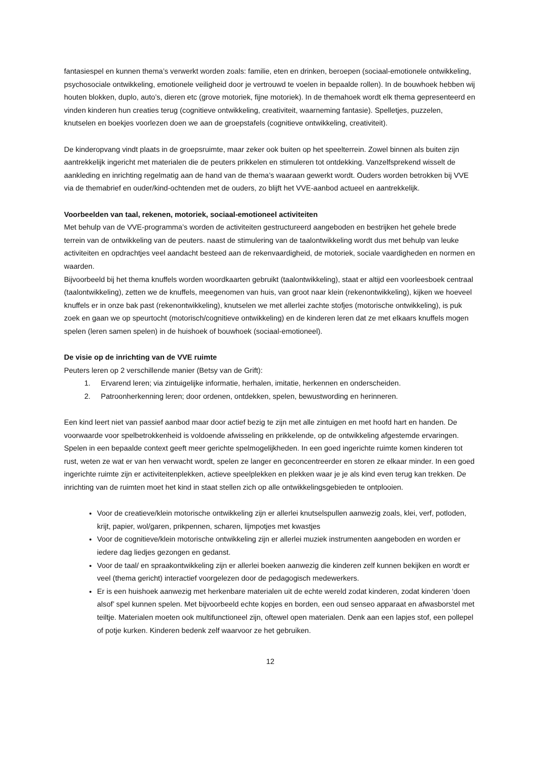fantasiespel en kunnen thema’s verwerkt worden zoals: familie, eten en drinken, beroepen (sociaal-emotionele ontwikkeling, psychosociale ontwikkeling, emotionele veiligheid door je vertrouwd te voelen in bepaalde rollen). In de bouwhoek hebben wij houten blokken, duplo, auto’s, dieren etc (grove motoriek, fijne motoriek). In de themahoek wordt elk thema gepresenteerd en vinden kinderen hun creaties terug (cognitieve ontwikkeling, creativiteit, waarneming fantasie). Spelletjes, puzzelen, knutselen en boekjes voorlezen doen we aan de groepstafels (cognitieve ontwikkeling, creativiteit).
De kinderopvang vindt plaats in de groepsruimte, maar zeker ook buiten op het speelterrein. Zowel binnen als buiten zijn aantrekkelijk ingericht met materialen die de peuters prikkelen en stimuleren tot ontdekking. Vanzelfsprekend wisselt de aankleding en inrichting regelmatig aan de hand van de thema’s waaraan gewerkt wordt. Ouders worden betrokken bij VVE via de themabrief en ouder/kind-ochtenden met de ouders, zo blijft het VVE-aanbod actueel en aantrekkelijk.
Voorbeelden van taal, rekenen, motoriek, sociaal-emotioneel activiteiten
Met behulp van de VVE-programma’s worden de activiteiten gestructureerd aangeboden en bestrijken het gehele brede terrein van de ontwikkeling van de peuters. naast de stimulering van de taalontwikkeling wordt dus met behulp van leuke activiteiten en opdrachtjes veel aandacht besteed aan de rekenvaardigheid, de motoriek, sociale vaardigheden en normen en waarden.
Bijvoorbeeld bij het thema knuffels worden woordkaarten gebruikt (taalontwikkeling), staat er altijd een voorleesboek centraal (taalontwikkeling), zetten we de knuffels, meegenomen van huis, van groot naar klein (rekenontwikkeling), kijken we hoeveel knuffels er in onze bak past (rekenontwikkeling), knutselen we met allerlei zachte stofjes (motorische ontwikkeling), is puk zoek en gaan we op speurtocht (motorisch/cognitieve ontwikkeling) en de kinderen leren dat ze met elkaars knuffels mogen spelen (leren samen spelen) in de huishoek of bouwhoek (sociaal-emotioneel).
De visie op de inrichting van de VVE ruimte
Peuters leren op 2 verschillende manier (Betsy van de Grift):
1. Ervarend leren; via zintuigelijke informatie, herhalen, imitatie, herkennen en onderscheiden.
2. Patroonherkenning leren; door ordenen, ontdekken, spelen, bewustwording en herinneren.
Een kind leert niet van passief aanbod maar door actief bezig te zijn met alle zintuigen en met hoofd hart en handen. De voorwaarde voor spelbetrokkenheid is voldoende afwisseling en prikkelende, op de ontwikkeling afgestemde ervaringen. Spelen in een bepaalde context geeft meer gerichte spelmogelijkheden. In een goed ingerichte ruimte komen kinderen tot rust, weten ze wat er van hen verwacht wordt, spelen ze langer en geconcentreerder en storen ze elkaar minder. In een goed ingerichte ruimte zijn er activiteitenplekken, actieve speelplekken en plekken waar je je als kind even terug kan trekken. De inrichting van de ruimten moet het kind in staat stellen zich op alle ontwikkelingsgebieden te ontplooien.
Voor de creatieve/klein motorische ontwikkeling zijn er allerlei knutselspullen aanwezig zoals, klei, verf, potloden, krijt, papier, wol/garen, prikpennen, scharen, lijmpotjes met kwastjes
Voor de cognitieve/klein motorische ontwikkeling zijn er allerlei muziek instrumenten aangeboden en worden er iedere dag liedjes gezongen en gedanst.
Voor de taal/ en spraakontwikkeling zijn er allerlei boeken aanwezig die kinderen zelf kunnen bekijken en wordt er veel (thema gericht) interactief voorgelezen door de pedagogisch medewerkers.
Er is een huishoek aanwezig met herkenbare materialen uit de echte wereld zodat kinderen, zodat kinderen ‘doen alsof’ spel kunnen spelen. Met bijvoorbeeld echte kopjes en borden, een oud senseo apparaat en afwasborstel met teiltje. Materialen moeten ook multifunctioneel zijn, oftewel open materialen. Denk aan een lapjes stof, een pollepel of potje kurken. Kinderen bedenk zelf waarvoor ze het gebruiken.
12